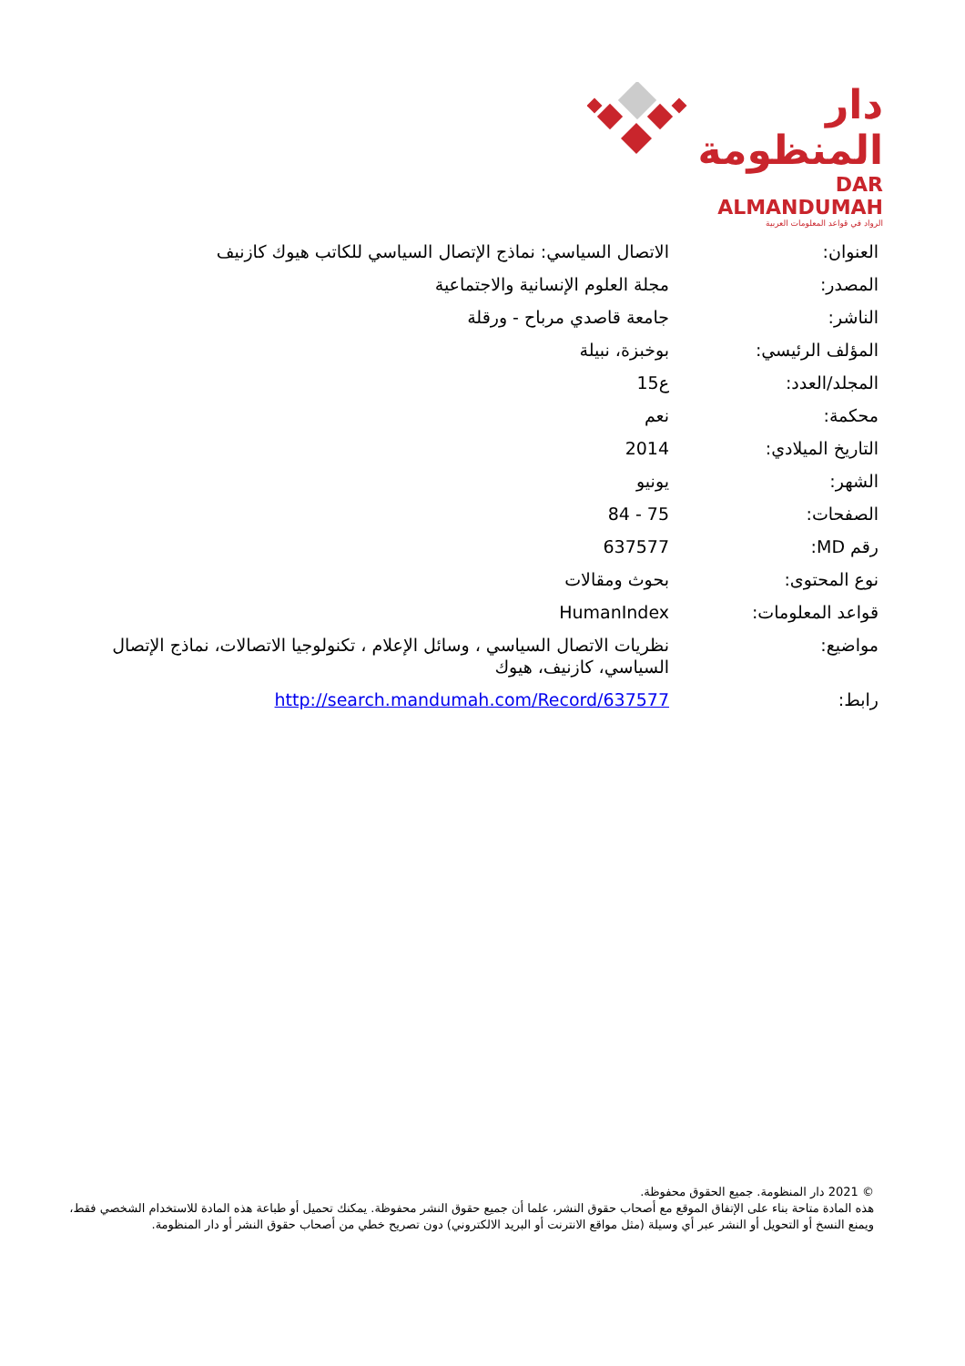دار المنظومة
DAR ALMANDUMAH
الرواد في قواعد المعلومات العربية
| العنوان: | الاتصال السياسي: نماذج الإتصال السياسي للكاتب هيوك كازنيف |
| المصدر: | مجلة العلوم الإنسانية والاجتماعية |
| الناشر: | جامعة قاصدي مرباح - ورقلة |
| المؤلف الرئيسي: | بوخبزة، نبيلة |
| المجلد/العدد: | ع15 |
| محكمة: | نعم |
| التاريخ الميلادي: | 2014 |
| الشهر: | يونيو |
| الصفحات: | 75 - 84 |
| رقم MD: | 637577 |
| نوع المحتوى: | بحوث ومقالات |
| قواعد المعلومات: | HumanIndex |
| مواضيع: | نظريات الاتصال السياسي ، وسائل الإعلام ، تكنولوجيا الاتصالات، نماذج الإتصال السياسي، كازنيف، هيوك |
| رابط: | http://search.mandumah.com/Record/637577 |
© 2021 دار المنظومة. جميع الحقوق محفوظة.
هذه المادة متاحة بناء على الإتفاق الموقع مع أصحاب حقوق النشر، علما أن جميع حقوق النشر محفوظة. يمكنك تحميل أو طباعة هذه المادة للاستخدام الشخصي فقط، ويمنع النسخ أو التحويل أو النشر عبر أي وسيلة (مثل مواقع الانترنت أو البريد الالكتروني) دون تصريح خطي من أصحاب حقوق النشر أو دار المنظومة.